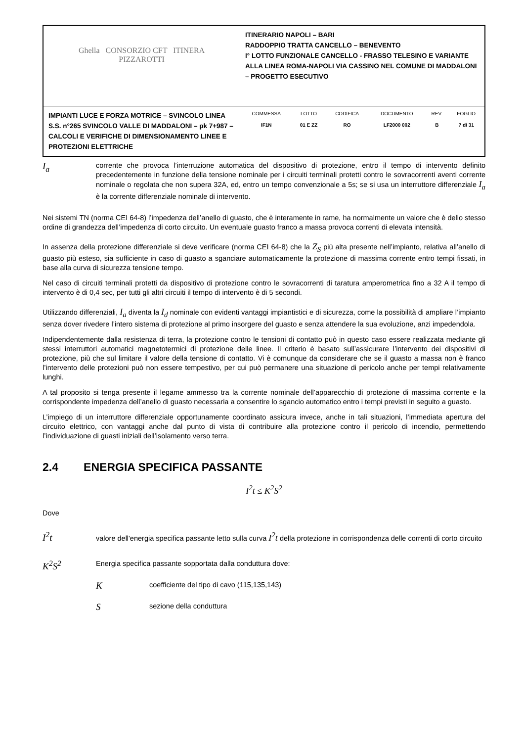| Ghella CONSORZIO CFT ITINERA PIZZAROTTI | ITINERARIO NAPOLI – BARI RADDOPPIO TRATTA CANCELLO – BENEVENTO I° LOTTO FUNZIONALE CANCELLO - FRASSO TELESINO E VARIANTE ALLA LINEA ROMA-NAPOLI VIA CASSINO NEL COMUNE DI MADDALONI – PROGETTO ESECUTIVO |
| IMPIANTI LUCE E FORZA MOTRICE – SVINCOLO LINEA S.S. n°265 SVINCOLO VALLE DI MADDALONI – pk 7+987 –CALCOLI E VERIFICHE DI DIMENSIONAMENTO LINEE E PROTEZIONI ELETTRICHE | / COMMESSA / LOTTO / CODIFICA / DOCUMENTO / REV. / FOGLIO / / --- / --- / --- / --- / --- / --- / / IF1N / 01 E ZZ / RO / LF2000 002 / B / 7 di 31 / |
I<sub>a</sub>
corrente che provoca l’interruzione automatica del dispositivo di protezione, entro il tempo di intervento definito precedentemente in funzione della tensione nominale per i circuiti terminali protetti contro le sovracorrenti aventi corrente nominale o regolata che non supera 32A, ed, entro un tempo convenzionale a 5s; se si usa un interruttore differenziale I<sub>a</sub> è la corrente differenziale nominale di intervento.
Nei sistemi TN (norma CEI 64-8) l’impedenza dell’anello di guasto, che è interamente in rame, ha normalmente un valore che è dello stesso ordine di grandezza dell’impedenza di corto circuito. Un eventuale guasto franco a massa provoca correnti di elevata intensità.
In assenza della protezione differenziale si deve verificare (norma CEI 64-8) che la Z<sub>S</sub> più alta presente nell’impianto, relativa all’anello di guasto più esteso, sia sufficiente in caso di guasto a sganciare automaticamente la protezione di massima corrente entro tempi fissati, in base alla curva di sicurezza tensione tempo.
Nel caso di circuiti terminali protetti da dispositivo di protezione contro le sovracorrenti di taratura amperometrica fino a 32 A il tempo di intervento è di 0,4 sec, per tutti gli altri circuiti il tempo di intervento è di 5 secondi.
Utilizzando differenziali, I<sub>a</sub> diventa la I<sub>d</sub> nominale con evidenti vantaggi impiantistici e di sicurezza, come la possibilità di ampliare l’impianto senza dover rivedere l’intero sistema di protezione al primo insorgere del guasto e senza attendere la sua evoluzione, anzi impedendola.
Indipendentemente dalla resistenza di terra, la protezione contro le tensioni di contatto può in questo caso essere realizzata mediante gli stessi interruttori automatici magnetotermici di protezione delle linee. Il criterio è basato sull’assicurare l’intervento dei dispositivi di protezione, più che sul limitare il valore della tensione di contatto. Vi è comunque da considerare che se il guasto a massa non è franco l’intervento delle protezioni può non essere tempestivo, per cui può permanere una situazione di pericolo anche per tempi relativamente lunghi.
A tal proposito si tenga presente il legame ammesso tra la corrente nominale dell’apparecchio di protezione di massima corrente e la corrispondente impedenza dell’anello di guasto necessaria a consentire lo sgancio automatico entro i tempi previsti in seguito a guasto.
L’impiego di un interruttore differenziale opportunamente coordinato assicura invece, anche in tali situazioni, l’immediata apertura del circuito elettrico, con vantaggi anche dal punto di vista di contribuire alla protezione contro il pericolo di incendio, permettendo l’individuazione di guasti iniziali dell’isolamento verso terra.
2.4 ENERGIA SPECIFICA PASSANTE
I<sup>2</sup>t ≤ K<sup>2</sup>S<sup>2</sup>
Dove
I<sup>2</sup>t
valore dell'energia specifica passante letto sulla curva I<sup>2</sup>t della protezione in corrispondenza delle correnti di corto circuito
K<sup>2</sup>S<sup>2</sup>
Energia specifica passante sopportata dalla conduttura dove:
K
coefficiente del tipo di cavo (115,135,143)
S
sezione della conduttura